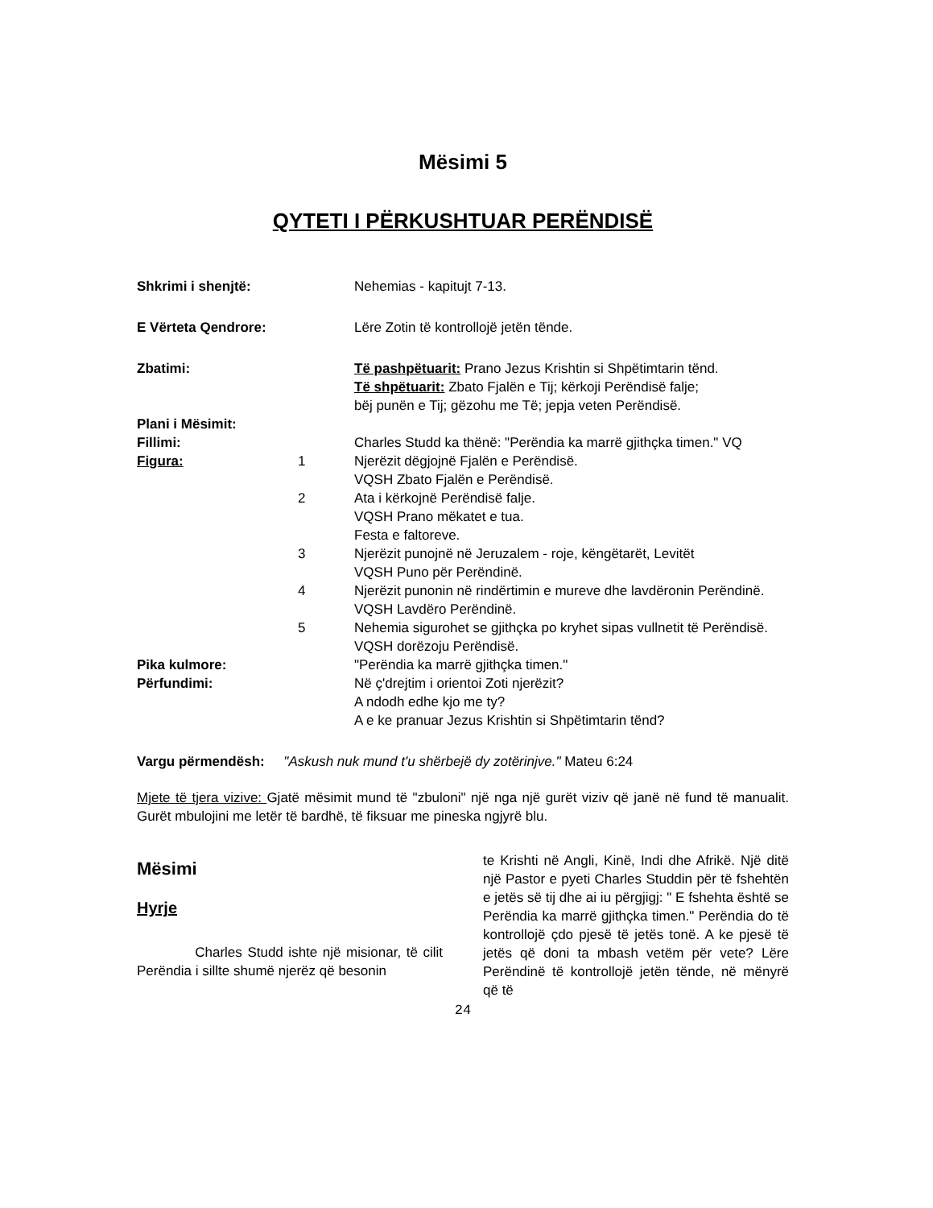Mësimi 5
QYTETI I PËRKUSHTUAR PERËNDISË
| Shkrimi i shenjtë: | | Nehemias - kapitujt 7-13. |
| E Vërteta Qendrore: | | Lëre Zotin të kontrollojë jetën tënde. |
| Zbatimi: | | Të pashpëtuarit: Prano Jezus Krishtin si Shpëtimtarin tënd. Të shpëtuarit: Zbato Fjalën e Tij; kërkoji Perëndisë falje; bëj punën e Tij; gëzohu me Të; jepja veten Perëndisë. |
| Plani i Mësimit: | | |
| Fillimi: | | Charles Studd ka thënë: "Perëndia ka marrë gjithçka timen." VQ |
| Figura: | 1 | Njerëzit dëgjojnë Fjalën e Perëndisë. VQSH Zbato Fjalën e Perëndisë. |
| | 2 | Ata i kërkojnë Perëndisë falje. VQSH Prano mëkatet e tua. Festa e faltoreve. |
| | 3 | Njerëzit punojnë në Jeruzalem - roje, këngëtarët, Levitët VQSH Puno për Perëndinë. |
| | 4 | Njerëzit punonin në rindërtimin e mureve dhe lavdëronin Perëndinë. VQSH Lavdëro Perëndinë. |
| | 5 | Nehemia sigurohet se gjithçka po kryhet sipas vullnetit të Perëndisë. VQSH dorëzoju Perëndisë. |
| Pika kulmore: | | "Perëndia ka marrë gjithçka timen." |
| Përfundimi: | | Në ç'drejtim i orientoi Zoti njerëzit? A ndodh edhe kjo me ty? A e ke pranuar Jezus Krishtin si Shpëtimtarin tënd? |
Vargu përmendësh: "Askush nuk mund t'u shërbejë dy zotërinjve." Mateu 6:24
Mjete të tjera vizive: Gjatë mësimit mund të "zbuloni" një nga një gurët viziv që janë në fund të manualit. Gurët mbulojini me letër të bardhë, të fiksuar me pineska ngjyrë blu.
Mësimi
Hyrje
Charles Studd ishte një misionar, të cilit Perëndia i sillte shumë njerëz që besonin
te Krishti në Angli, Kinë, Indi dhe Afrikë. Një ditë një Pastor e pyeti Charles Studdin për të fshehtën e jetës së tij dhe ai iu përgjigj: " E fshehta është se Perëndia ka marrë gjithçka timen." Perëndia do të kontrollojë çdo pjesë të jetës tonë. A ke pjesë të jetës që doni ta mbash vetëm për vete? Lëre Perëndinë të kontrollojë jetën tënde, në mënyrë që të
24